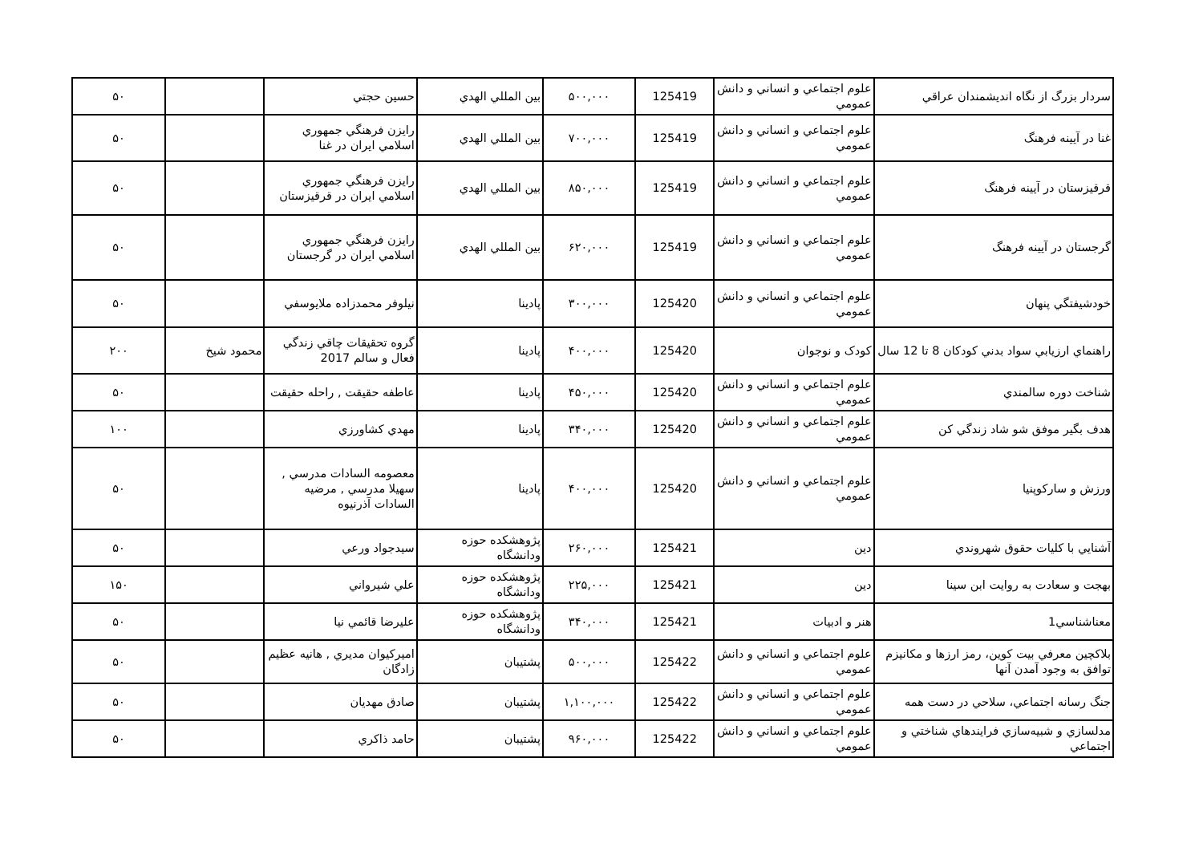| سردار بزرگ از نگاه انديشمندان عراقي | علوم اجتماعي و انساني و دانش عمومي | 125419 | ۵۰۰,۰۰۰ | بين المللي الهدي | حسين حجتي | | ۵۰ |
| غنا در آيينه فرهنگ | علوم اجتماعي و انساني و دانش عمومي | 125419 | ۷۰۰,۰۰۰ | بين المللي الهدي | رايزن فرهنگي جمهوري اسلامي ايران در غنا | | ۵۰ |
| قرقيزستان در آيينه فرهنگ | علوم اجتماعي و انساني و دانش عمومي | 125419 | ۸۵۰,۰۰۰ | بين المللي الهدي | رايزن فرهنگي جمهوري اسلامي ايران در قرقيزستان | | ۵۰ |
| گرجستان در آيينه فرهنگ | علوم اجتماعي و انساني و دانش عمومي | 125419 | ۶۲۰,۰۰۰ | بين المللي الهدي | رايزن فرهنگي جمهوري اسلامي ايران در گرجستان | | ۵۰ |
| خودشيفتگي پنهان | علوم اجتماعي و انساني و دانش عمومي | 125420 | ۳۰۰,۰۰۰ | پادينا | نيلوفر محمدزاده ملايوسفي | | ۵۰ |
| راهنماي ارزيابي سواد بدني كودكان 8 تا 12 سال | كودک و نوجوان | 125420 | ۴۰۰,۰۰۰ | پادينا | گروه تحقيقات چاقي زندگي فعال و سالم 2017 | محمود شيخ | ۲۰۰ |
| شناخت دوره سالمندي | علوم اجتماعي و انساني و دانش عمومي | 125420 | ۴۵۰,۰۰۰ | پادينا | عاطفه حقيقت , راحله حقيقت | | ۵۰ |
| هدف بگير موفق شو شاد زندگي كن | علوم اجتماعي و انساني و دانش عمومي | 125420 | ۳۴۰,۰۰۰ | پادينا | مهدي كشاورزي | | ۱۰۰ |
| ورزش و ساركوپنيا | علوم اجتماعي و انساني و دانش عمومي | 125420 | ۴۰۰,۰۰۰ | پادينا | معصومه السادات مدرسي , سهيلا مدرسي , مرضيه السادات آذرنيوه | | ۵۰ |
| آشنايي با كليات حقوق شهروندي | دين | 125421 | ۲۶۰,۰۰۰ | پژوهشكده حوزه ودانشگاه | سيدجواد ورعي | | ۵۰ |
| بهجت و سعادت به روايت ابن سينا | دين | 125421 | ۲۲۵,۰۰۰ | پژوهشكده حوزه ودانشگاه | علي شيرواني | | ۱۵۰ |
| معناشناسي1 | هنر و ادبيات | 125421 | ۳۴۰,۰۰۰ | پژوهشكده حوزه ودانشگاه | عليرضا قائمي نيا | | ۵۰ |
| بلاكچين معرفي بيت كوين، رمز ارزها و مكانيزم توافق به وجود آمدن آنها | علوم اجتماعي و انساني و دانش عمومي | 125422 | ۵۰۰,۰۰۰ | پشتيبان | اميركيوان مديري , هانيه عظيم زادگان | | ۵۰ |
| جنگ رسانه اجتماعي، سلاحي در دست همه | علوم اجتماعي و انساني و دانش عمومي | 125422 | ۱,۱۰۰,۰۰۰ | پشتيبان | صادق مهديان | | ۵۰ |
| مدلسازي و شبيه‌سازي فرايندهاي شناختي و اجتماعي | علوم اجتماعي و انساني و دانش عمومي | 125422 | ۹۶۰,۰۰۰ | پشتيبان | حامد ذاكري | | ۵۰ |